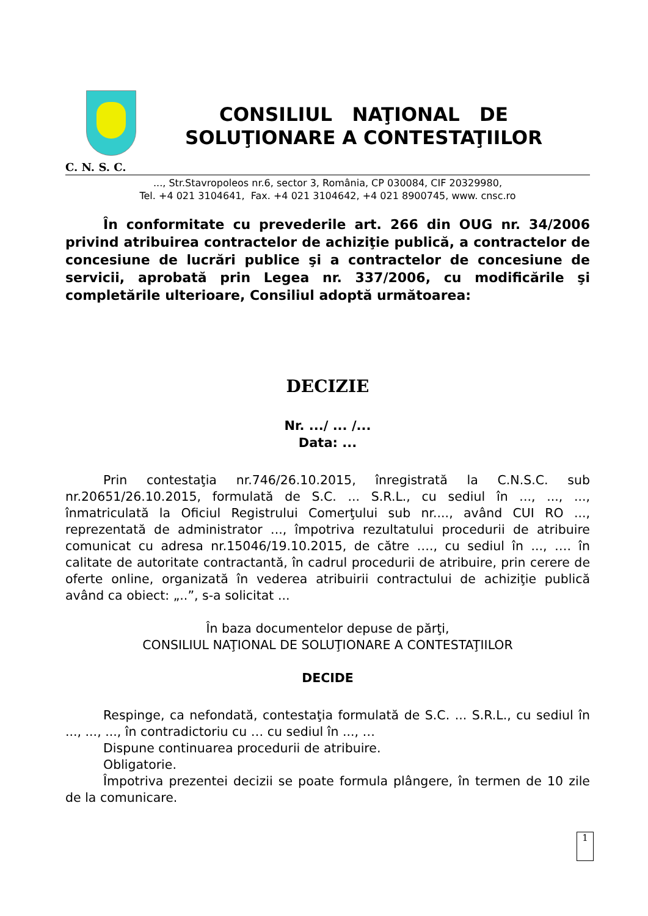C. N. S. C.
CONSILIUL NAŢIONAL DE
SOLUŢIONARE A CONTESTAŢIILOR
..., Str.Stavropoleos nr.6, sector 3, România, CP 030084, CIF 20329980,
Tel. +4 021 3104641, Fax. +4 021 3104642, +4 021 8900745, www. cnsc.ro
În conformitate cu prevederile art. 266 din OUG nr. 34/2006 privind atribuirea contractelor de achiziţie publică, a contractelor de concesiune de lucrări publice şi a contractelor de concesiune de servicii, aprobată prin Legea nr. 337/2006, cu modificările şi completările ulterioare, Consiliul adoptă următoarea:
DECIZIE
Nr. .../ ... /...
Data: ...
Prin contestaţia nr.746/26.10.2015, înregistrată la C.N.S.C. sub nr.20651/26.10.2015, formulată de S.C. ... S.R.L., cu sediul în ..., ..., ..., înmatriculată la Oficiul Registrului Comerţului sub nr...., având CUI RO ..., reprezentată de administrator ..., împotriva rezultatului procedurii de atribuire comunicat cu adresa nr.15046/19.10.2015, de către …., cu sediul în ..., …. în calitate de autoritate contractantă, în cadrul procedurii de atribuire, prin cerere de oferte online, organizată în vederea atribuirii contractului de achiziţie publică având ca obiect: „..”, s-a solicitat ...
În baza documentelor depuse de părţi,
CONSILIUL NAŢIONAL DE SOLUŢIONARE A CONTESTAŢIILOR
DECIDE
Respinge, ca nefondată, contestaţia formulată de S.C. ... S.R.L., cu sediul în ..., ..., ..., în contradictoriu cu … cu sediul în ..., …
Dispune continuarea procedurii de atribuire.
Obligatorie.
Împotriva prezentei decizii se poate formula plângere, în termen de 10 zile de la comunicare.
1